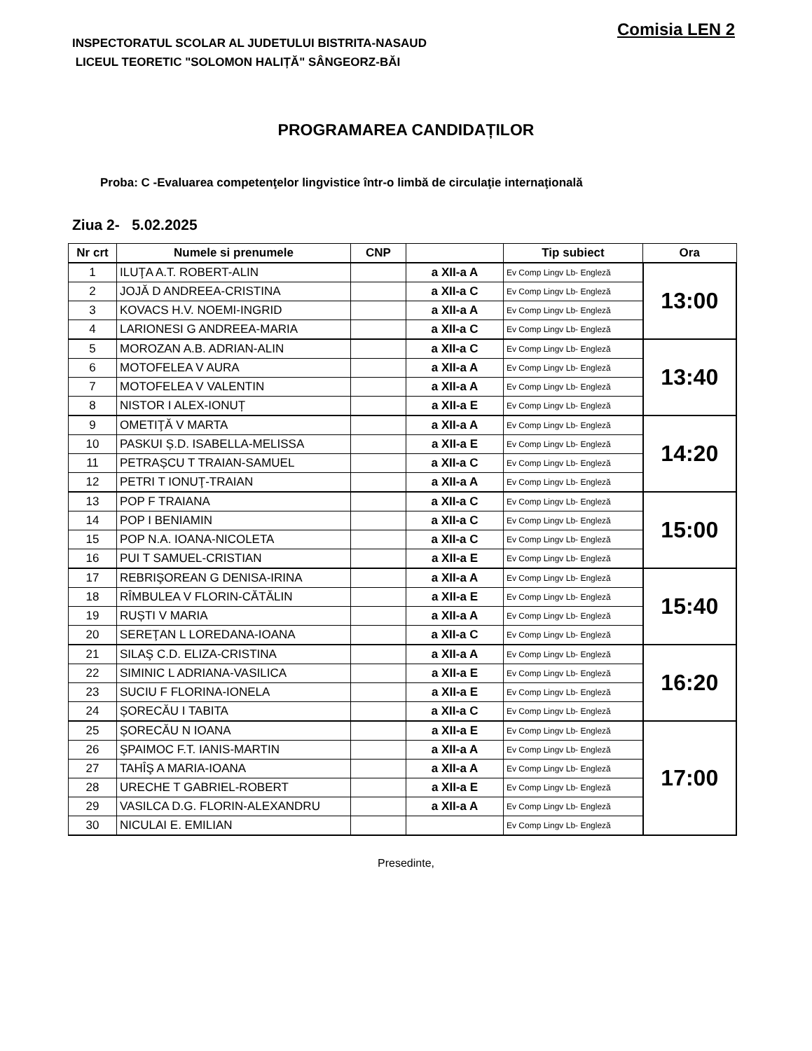INSPECTORATUL SCOLAR AL JUDETULUI BISTRITA-NASAUD
LICEUL TEORETIC "SOLOMON HALIȚĂ" SÂNGEORZ-BĂI
Comisia LEN 2
PROGRAMAREA CANDIDAȚILOR
Proba: C -Evaluarea competenţelor lingvistice într-o limbă de circulaţie internaţională
Ziua 2- 5.02.2025
| Nr crt | Numele si prenumele | CNP | | Tip subiect | Ora |
| --- | --- | --- | --- | --- | --- |
| 1 | ILUŢA A.T. ROBERT-ALIN | | a XII-a A | Ev Comp Lingv Lb- Engleză | 13:00 |
| 2 | JOJĂ D ANDREEA-CRISTINA | | a XII-a C | Ev Comp Lingv Lb- Engleză | |
| 3 | KOVACS H.V. NOEMI-INGRID | | a XII-a A | Ev Comp Lingv Lb- Engleză | |
| 4 | LARIONESI G ANDREEA-MARIA | | a XII-a C | Ev Comp Lingv Lb- Engleză | |
| 5 | MOROZAN A.B. ADRIAN-ALIN | | a XII-a C | Ev Comp Lingv Lb- Engleză | 13:40 |
| 6 | MOTOFELEA V AURA | | a XII-a A | Ev Comp Lingv Lb- Engleză | |
| 7 | MOTOFELEA V VALENTIN | | a XII-a A | Ev Comp Lingv Lb- Engleză | |
| 8 | NISTOR I ALEX-IONUȚ | | a XII-a E | Ev Comp Lingv Lb- Engleză | |
| 9 | OMETIŢĂ V MARTA | | a XII-a A | Ev Comp Lingv Lb- Engleză | 14:20 |
| 10 | PASKUI Ș.D. ISABELLA-MELISSA | | a XII-a E | Ev Comp Lingv Lb- Engleză | |
| 11 | PETRAȘCU T TRAIAN-SAMUEL | | a XII-a C | Ev Comp Lingv Lb- Engleză | |
| 12 | PETRI T IONUŢ-TRAIAN | | a XII-a A | Ev Comp Lingv Lb- Engleză | |
| 13 | POP F TRAIANA | | a XII-a C | Ev Comp Lingv Lb- Engleză | 15:00 |
| 14 | POP I BENIAMIN | | a XII-a C | Ev Comp Lingv Lb- Engleză | |
| 15 | POP N.A. IOANA-NICOLETA | | a XII-a C | Ev Comp Lingv Lb- Engleză | |
| 16 | PUI T SAMUEL-CRISTIAN | | a XII-a E | Ev Comp Lingv Lb- Engleză | |
| 17 | REBRIŞOREAN G DENISA-IRINA | | a XII-a A | Ev Comp Lingv Lb- Engleză | 15:40 |
| 18 | RÎMBULEA V FLORIN-CĂTĂLIN | | a XII-a E | Ev Comp Lingv Lb- Engleză | |
| 19 | RUȘTI V MARIA | | a XII-a A | Ev Comp Lingv Lb- Engleză | |
| 20 | SEREŢAN L LOREDANA-IOANA | | a XII-a C | Ev Comp Lingv Lb- Engleză | |
| 21 | SILAŞ C.D. ELIZA-CRISTINA | | a XII-a A | Ev Comp Lingv Lb- Engleză | 16:20 |
| 22 | SIMINIC L ADRIANA-VASILICA | | a XII-a E | Ev Comp Lingv Lb- Engleză | |
| 23 | SUCIU F FLORINA-IONELA | | a XII-a E | Ev Comp Lingv Lb- Engleză | |
| 24 | ȘORECĂU I TABITA | | a XII-a C | Ev Comp Lingv Lb- Engleză | |
| 25 | ȘORECĂU N IOANA | | a XII-a E | Ev Comp Lingv Lb- Engleză | 17:00 |
| 26 | ŞPAIMOC F.T. IANIS-MARTIN | | a XII-a A | Ev Comp Lingv Lb- Engleză | |
| 27 | TAHÎŞ A MARIA-IOANA | | a XII-a A | Ev Comp Lingv Lb- Engleză | |
| 28 | URECHE T GABRIEL-ROBERT | | a XII-a E | Ev Comp Lingv Lb- Engleză | |
| 29 | VASILCA D.G. FLORIN-ALEXANDRU | | a XII-a A | Ev Comp Lingv Lb- Engleză | |
| 30 | NICULAI E. EMILIAN | | | Ev Comp Lingv Lb- Engleză | |
Presedinte,